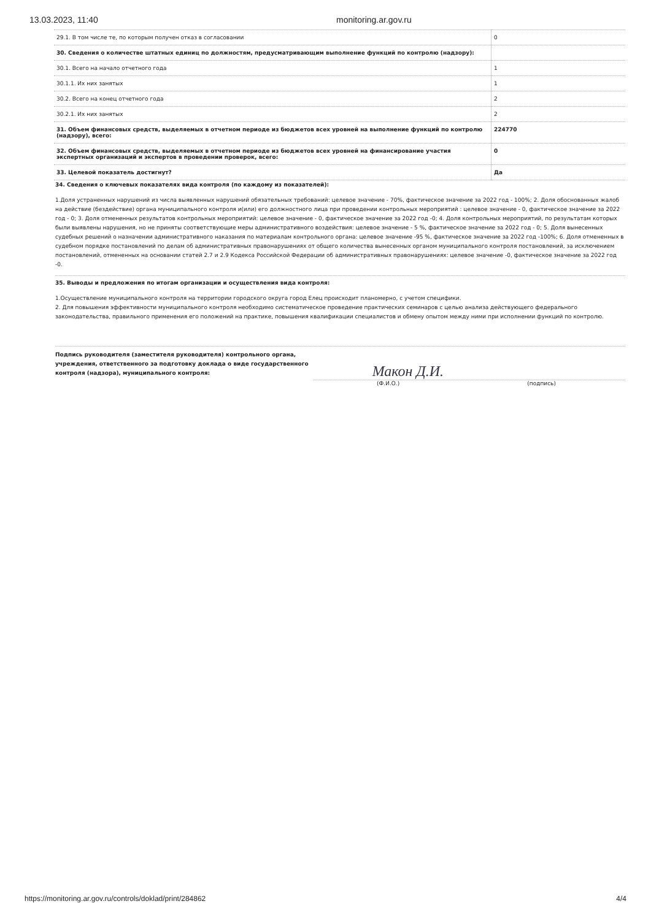13.03.2023, 11:40 monitoring.ar.gov.ru
| 29.1. В том числе те, по которым получен отказ в согласовании | 0 |
| 30. Сведения о количестве штатных единиц по должностям, предусматривающим выполнение функций по контролю (надзору): | |
| 30.1. Всего на начало отчетного года | 1 |
| 30.1.1. Их них занятых | 1 |
| 30.2. Всего на конец отчетного года | 2 |
| 30.2.1. Их них занятых | 2 |
| 31. Объем финансовых средств, выделяемых в отчетном периоде из бюджетов всех уровней на выполнение функций по контролю (надзору), всего: | 224770 |
| 32. Объем финансовых средств, выделяемых в отчетном периоде из бюджетов всех уровней на финансирование участия экспертных организаций и экспертов в проведении проверок, всего: | 0 |
| 33. Целевой показатель достигнут? | Да |
34. Сведения о ключевых показателях вида контроля (по каждому из показателей):
1.Доля устраненных нарушений из числа выявленных нарушений обязательных требований: целевое значение - 70%, фактическое значение за 2022 год - 100%; 2. Доля обоснованных жалоб на действие (бездействие) органа муниципального контроля и(или) его должностного лица при проведении контрольных мероприятий : целевое значение - 0, фактическое значение за 2022 год - 0; 3. Доля отмененных результатов контрольных мероприятий: целевое значение - 0, фактическое значение за 2022 год -0; 4. Доля контрольных мероприятий, по результатам которых были выявлены нарушения, но не приняты соответствующие меры административного воздействия: целевое значение - 5 %, фактическое значение за 2022 год - 0; 5. Доля вынесенных судебных решений о назначении административного наказания по материалам контрольного органа: целевое значение -95 %, фактическое значение за 2022 год -100%; 6. Доля отмененных в судебном порядке постановлений по делам об административных правонарушениях от общего количества вынесенных органом муниципального контроля постановлений, за исключением постановлений, отмененных на основании статей 2.7 и 2.9 Кодекса Российской Федерации об административных правонарушениях: целевое значение -0, фактическое значение за 2022 год -0.
35. Выводы и предложения по итогам организации и осуществления вида контроля:
1.Осуществление муниципального контроля на территории городского округа город Елец происходит планомерно, с учетом специфики.
2. Для повышения эффективности муниципального контроля необходимо систематическое проведение практических семинаров с целью анализа действующего федерального законодательства, правильного применения его положений на практике, повышения квалификации специалистов и обмену опытом между ними при исполнении функций по контролю.
Подпись руководителя (заместителя руководителя) контрольного органа, учреждения, ответственного за подготовку доклада о виде государственного контроля (надзора), муниципального контроля:
Макон Д.И.
(Ф.И.О.) (подпись)
https://monitoring.ar.gov.ru/controls/doklad/print/284862 4/4